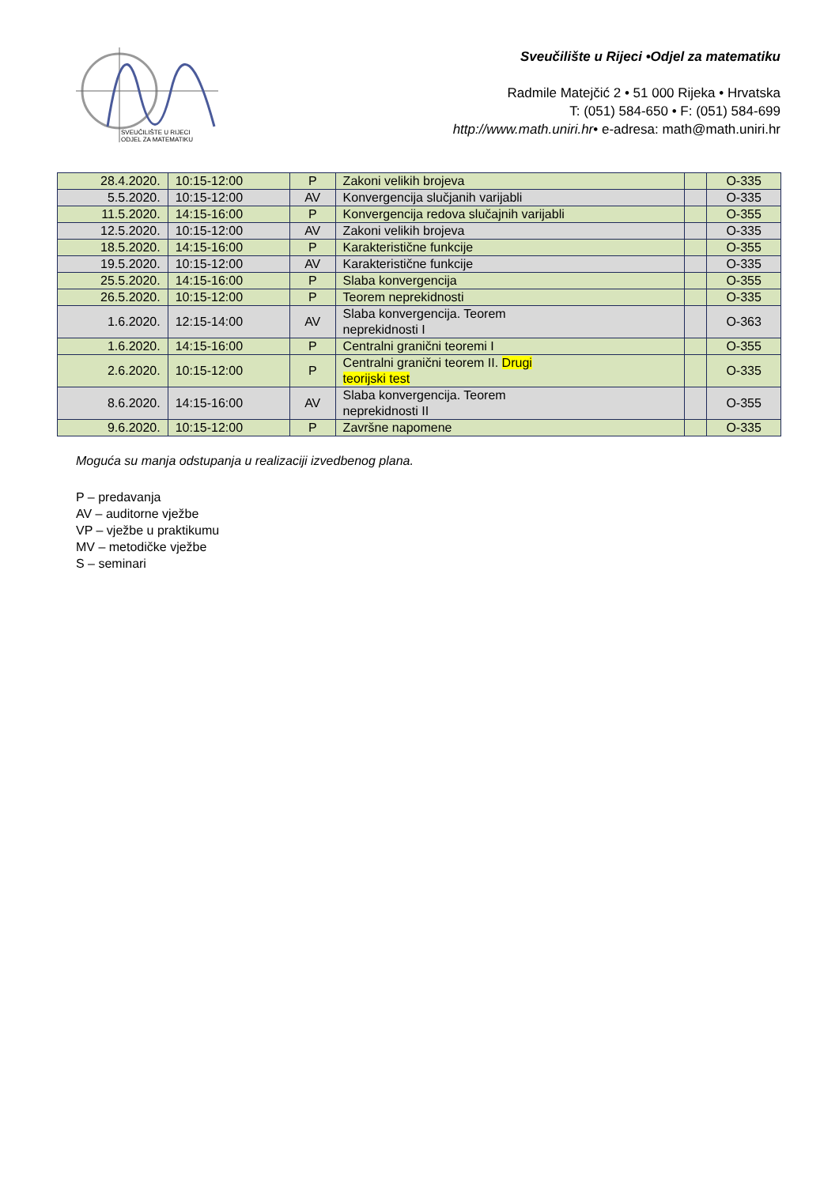SVEUČILIŠTE U RIJECI
ODJEL ZA MATEMATIKU
Sveučilište u Rijeci •Odjel za matematiku
Radmile Matejčić 2 • 51 000 Rijeka • Hrvatska
T: (051) 584-650 • F: (051) 584-699
http://www.math.uniri.hr• e-adresa: math@math.uniri.hr
| 28.4.2020. | 10:15-12:00 | P | Zakoni velikih brojeva | | O-335 |
| 5.5.2020. | 10:15-12:00 | AV | Konvergencija slučjanih varijabli | | O-335 |
| 11.5.2020. | 14:15-16:00 | P | Konvergencija redova slučajnih varijabli | | O-355 |
| 12.5.2020. | 10:15-12:00 | AV | Zakoni velikih brojeva | | O-335 |
| 18.5.2020. | 14:15-16:00 | P | Karakteristične funkcije | | O-355 |
| 19.5.2020. | 10:15-12:00 | AV | Karakteristične funkcije | | O-335 |
| 25.5.2020. | 14:15-16:00 | P | Slaba konvergencija | | O-355 |
| 26.5.2020. | 10:15-12:00 | P | Teorem neprekidnosti | | O-335 |
| 1.6.2020. | 12:15-14:00 | AV | Slaba konvergencija. Teorem neprekidnosti I | | O-363 |
| 1.6.2020. | 14:15-16:00 | P | Centralni granični teoremi I | | O-355 |
| 2.6.2020. | 10:15-12:00 | P | Centralni granični teorem II. Drugi teorijski test | | O-335 |
| 8.6.2020. | 14:15-16:00 | AV | Slaba konvergencija. Teorem neprekidnosti II | | O-355 |
| 9.6.2020. | 10:15-12:00 | P | Završne napomene | | O-335 |
Moguća su manja odstupanja u realizaciji izvedbenog plana.
P – predavanja
AV – auditorne vježbe
VP – vježbe u praktikumu
MV – metodičke vježbe
S – seminari